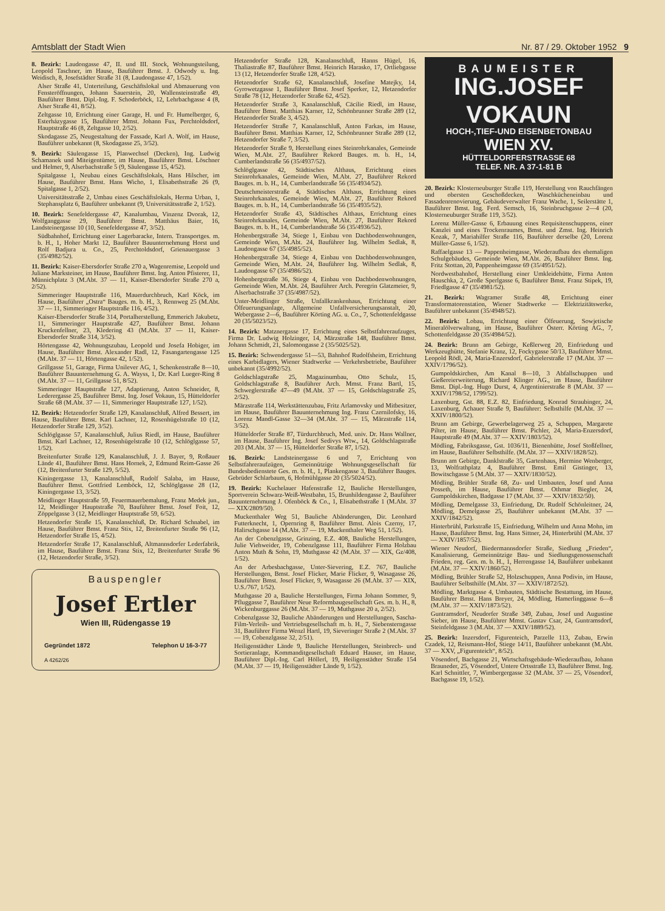Amtsblatt der Stadt Wien Nr. 87 / 29. Oktober 1952 9
8. Bezirk: Laudongasse 47, II. und III. Stock, Wohnungsteilung, Leopold Taschner, im Hause, Bauführer Bmst. J. Odwody u. Ing. Weidisch, 8, Josefstädter Straße 31 (8, Laudongasse 47, 1/52).
Alser Straße 41, Unterteilung, Geschäftslokal und Abmauerung von Fensteröffnungen, Johann Sauerstein, 20, Wallensteinstraße 49, Bauführer Bmst. Dipl.-Ing. F. Schoderböck, 12, Lehrbachgasse 4 (8, Alser Straße 41, 8/52).
Zeltgasse 10, Errichtung einer Garage, H. und Fr. Humelberger, 6, Esterházygasse 15, Bauführer Mmst. Johann Fux, Perchtoldsdorf, Hauptstraße 46 (8, Zeltgasse 10, 2/52).
Skodagasse 25, Neugestaltung der Fassade, Karl A. Wolf, im Hause, Bauführer unbekannt (8, Skodagasse 25, 3/52).
9. Bezirk: Säulengasse 15, Planwechsel (Decken), Ing. Ludwig Schamanek und Miteigentümer, im Hause, Bauführer Bmst. Löschner und Helmer, 9, Alserbachstraße 5 (9, Säulengasse 15, 4/52).
Spitalgasse 1, Neubau eines Geschäftslokals, Hans Hilscher, im Hause, Bauführer Bmst. Hans Wicho, 1, Elisabethstraße 26 (9, Spitalgasse 1, 2/52).
Universitätsstraße 2, Umbau eines Geschäftslokals, Herma Urban, 1, Stephansplatz 6, Bauführer unbekannt (9, Universitätsstraße 2, 1/52).
10. Bezirk: Senefeldergasse 47, Kanalumbau, Vinzenz Dvorak, 12, Wolfganggasse 29, Bauführer Bmst. Matthäus Baier, 16, Landsteinergasse 10 (10, Senefeldergasse 47, 3/52).
Südbahnhof, Errichtung einer Lagerbaracke, Intern. Transportges. m. b. H., 1, Hoher Markt 12, Bauführer Bauunternehmung Horst und Rolf Badjura u. Co., 25, Perchtoldsdorf, Grienauergasse 3 (35/4982/52).
11. Bezirk: Kaiser-Ebersdorfer Straße 270 a, Wagenremise, Leopold und Juliane Marksteiner, im Hause, Bauführer Bmst. Ing. Anton Pfisterer, 11, Münnichplatz 3 (M.Abt. 37 — 11, Kaiser-Ebersdorfer Straße 270 a, 2/52).
Simmeringer Hauptstraße 116, Mauerdurchbruch, Karl Köck, im Hause, Bauführer „Ostra“ Bauges. m. b. H., 3, Rennweg 25 (M.Abt. 37 — 11, Simmeringer Hauptstraße 116, 4/52).
Kaiser-Ebersdorfer Straße 314, Portalherstellung, Emmerich Jakubetz, 11, Simmeringer Hauptstraße 427, Bauführer Bmst. Johann Kruckenfellner, 23, Kledering 43 (M.Abt. 37 — 11, Kaiser-Ebersdorfer Straße 314, 3/52).
Hörtengasse 42, Wohnungszubau, Leopold und Josefa Hobiger, im Hause, Bauführer Bmst. Alexander Radl, 12, Fasangartengasse 125 (M.Abt. 37 — 11, Hörtengasse 42, 1/52).
Grillgasse 51, Garage, Firma Unilever AG, 1, Schenkenstraße 8—10, Bauführer Bauunternehmung G. A. Wayss, 1, Dr. Karl Lueger-Ring 8 (M.Abt. 37 — 11, Grillgasse 51, 8/52).
Simmeringer Hauptstraße 127, Adaptierung, Anton Schneider, 8, Lederergasse 25, Bauführer Bmst. Ing. Josef Vokaun, 15, Hütteldorfer Straße 68 (M.Abt. 37 — 11, Simmeringer Hauptstraße 127, 1/52).
12. Bezirk: Hetzendorfer Straße 129, Kanalanschluß, Alfred Bessert, im Hause, Bauführer Bmst. Karl Lachner, 12, Rosenhügelstraße 10 (12, Hetzendorfer Straße 129, 3/52).
Schlöglgasse 57, Kanalanschluß, Julius Riedl, im Hause, Bauführer Bmst. Karl Lachner, 12, Rosenhügelstraße 10 (12, Schlöglgasse 57, 1/52).
Breitenfurter Straße 129, Kanalanschluß, J. J. Bayer, 9, Roßauer Lände 41, Bauführer Bmst. Hans Hornek, 2, Edmund Reim-Gasse 26 (12, Breitenfurter Straße 129, 5/52).
Kiningergasse 13, Kanalanschluß, Rudolf Salaba, im Hause, Bauführer Bmst. Gottfried Lemböck, 12, Schlöglgasse 28 (12, Kiningergasse 13, 3/52).
Meidlinger Hauptstraße 59, Feuermauerbemalung, Franz Medek jun., 12, Meidlinger Hauptstraße 70, Bauführer Bmst. Josef Foit, 12, Zöppelgasse 3 (12, Meidlinger Hauptstraße 59, 6/52).
Hetzendorfer Straße 15, Kanalanschluß, Dr. Richard Schnabel, im Hause, Bauführer Bmst. Franz Stix, 12, Breitenfurter Straße 96 (12, Hetzendorfer Straße 15, 4/52).
Hetzendorfer Straße 17, Kanalanschluß, Altmannsdorfer Lederfabrik, im Hause, Bauführer Bmst. Franz Stix, 12, Breitenfurter Straße 96 (12, Hetzendorfer Straße, 3/52).
Bauspengler
Josef Ertler
Wien III, Rüdengasse 19
Gegründet 1872 Telephon U 16-3-77
A 4262/26
Hetzendorfer Straße 128, Kanalanschluß, Hanns Hügel, 16, Thaliastraße 87, Bauführer Bmst. Heinrich Harasko, 17, Ortliebgasse 13 (12, Hetzendorfer Straße 128, 4/52).
Hetzendorfer Straße 62, Kanalanschluß, Josefine Matejky, 14, Gyrowetzgasse 1, Bauführer Bmst. Josef Sperker, 12, Hetzendorfer Straße 78 (12, Hetzendorfer Straße 62, 4/52).
Hetzendorfer Straße 3, Kanalanschluß, Cäcilie Riedl, im Hause, Bauführer Bmst. Matthias Karner, 12, Schönbrunner Straße 289 (12, Hetzendorfer Straße 3, 4/52).
Hetzendorfer Straße 7, Kanalanschluß, Anton Farkas, im Hause, Bauführer Bmst. Matthias Karner, 12, Schönbrunner Straße 289 (12, Hetzendorfer Straße 7, 3/52).
Hetzendorfer Straße 9, Herstellung eines Steinrohrkanales, Gemeinde Wien, M.Abt. 27, Bauführer Rekord Bauges. m. b. H., 14, Cumberlandstraße 56 (35/4937/52).
Schlöglgasse 42, Städtisches Althaus, Errichtung eines Steinrohrkanales, Gemeinde Wien, M.Abt. 27, Bauführer Rekord Bauges. m. b. H., 14, Cumberlandstraße 56 (35/4934/52).
Deutschmeisterstraße 4, Städtisches Althaus, Errichtung eines Steinrohrkanales, Gemeinde Wien, M.Abt. 27, Bauführer Rekord Bauges. m. b. H., 14, Cumberlandstraße 56 (35/4935/52).
Hetzendorfer Straße 43, Städtisches Althaus, Errichtung eines Steinrohrkanales, Gemeinde Wien, M.Abt. 27, Bauführer Rekord Bauges. m. b. H., 14, Cumberlandstraße 56 (35/4936/52).
Hohenbergstraße 34, Stiege 1, Einbau von Dachbodenwohnungen, Gemeinde Wien, M.Abt. 24, Bauführer Ing. Wilhelm Sedlak, 8, Laudongasse 67 (35/4985/52).
Hohenbergstraße 34, Stiege 4, Einbau von Dachbodenwohnungen, Gemeinde Wien, M.Abt. 24, Bauführer Ing. Wilhelm Sedlak, 8, Laudongasse 67 (35/4986/52).
Hohenbergstraße 36, Stiege 4, Einbau von Dachbodenwohnungen, Gemeinde Wien, M.Abt. 24, Bauführer Arch. Peregrin Glatzmeier, 9, Alserbachstraße 37 (35/4987/52).
Unter-Meidlinger Straße, Unfallkrankenhaus, Errichtung einer Ölfeuerungsanlage, Allgemeine Unfallversicherungsanstalt, 20, Webergasse 2—6, Bauführer Körting AG. u. Co., 7, Schottenfeldgasse 20 (35/5023/52).
14. Bezirk: Matznergasse 17, Errichtung eines Selbstfahreraufzuges, Firma Dr. Ludwig Holzinger, 14, Märzstraße 148, Bauführer Bmst. Johann Schmidt, 21, Salomongasse 2 (35/5025/52).
15. Bezirk: Schwendergasse 51—53, Bahnhof Rudolfsheim, Errichtung eines Karbidlagers, Wiener Stadtwerke — Verkehrsbetriebe, Bauführer unbekannt (35/4992/52).
Goldschlagstraße 25, Magazinumbau, Otto Schulz, 15, Goldschlagstraße 8, Bauführer Arch. Mmst. Franz Bartl, 15, Schweglerstraße 47—49 (M.Abt. 37 — 15, Goldschlagstraße 25, 2/52).
Märzstraße 114, Werkstättenzubau, Fritz Arlamovsky und Mitbesitzer, im Hause, Bauführer Bauunternehmung Ing. Franz Czernilofsky, 16, Lorenz Mandl-Gasse 32—34 (M.Abt. 37 — 15, Märzstraße 114, 3/52).
Hütteldorfer Straße 87, Türdurchbruch, Med. univ. Dr. Hans Wallner, im Hause, Bauführer Ing. Josef Sedivys Wtw., 14, Goldschlagstraße 203 (M.Abt. 37 — 15, Hütteldorfer Straße 87, 1/52).
16. Bezirk: Landsteinergasse 6 und 7, Errichtung von Selbstfahreraufzügen, Gemeinnützige Wohnungsgesellschaft für Bundesbedienstete Ges. m. b. H., 1, Plankengasse 3, Bauführer Bauges. Gebrüder Schlarbaum, 6, Hofmühlgasse 20 (35/5024/52).
19. Bezirk: Kuchelauer Hafenstraße 12, Bauliche Herstellungen, Sportverein Schwarz-Weiß-Westbahn, 15, Brunhildengasse 2, Bauführer Bauunternehmung J. Ofenböck & Co., 1, Elisabethstraße 1 (M.Abt. 37 — XIX/2809/50).
Muckenthaler Weg 51, Bauliche Abänderungen, Dir. Leonhard Futterknecht, 1, Opernring 8, Bauführer Bmst. Alois Czerny, 17, Halirschgasse 14 (M.Abt. 37 — 19, Muckenthaler Weg 51, 1/52).
An der Cobenzlgasse, Grinzing, E.Z. 408, Bauliche Herstellungen, Julie Viehweider, 19, Cobenzlgasse 111, Bauführer Firma Holzbau Anton Muth & Sohn, 19, Muthgasse 42 (M.Abt. 37 — XIX, Gz/408, 1/52).
An der Arbesbachgasse, Unter-Sievering, E.Z. 767, Bauliche Herstellungen, Bmst. Josef Flicker, Marie Flicker, 9, Wasagasse 26, Bauführer Bmst. Josef Flicker, 9, Wasagasse 26 (M.Abt. 37 — XIX, U.S./767, 1/52).
Muthgasse 20 a, Bauliche Herstellungen, Firma Johann Sommer, 9, Pfluggasse 7, Bauführer Neue Reformbaugesellschaft Ges. m. b. H., 8, Wickenburggasse 26 (M.Abt. 37 — 19, Muthgasse 20 a, 2/52).
Cobenzlgasse 32, Bauliche Abänderungen und Herstellungen, Sascha-Film-Verleih- und Vertriebsgesellschaft m. b. H., 7, Siebensterngasse 31, Bauführer Firma Wenzl Hartl, 19, Sieveringer Straße 2 (M.Abt. 37 — 19, Cobenzlgasse 32, 2/51).
Heiligenstädter Lände 9, Bauliche Herstellungen, Steinbrech- und Sortieranlage, Kommanditgesellschaft Eduard Hauser, im Hause, Bauführer Dipl.-Ing. Carl Höllerl, 19, Heiligenstädter Straße 154 (M.Abt. 37 — 19, Heiligenstädter Lände 9, 1/52).
BAUMEISTER
ING.JOSEF VOKAUN
HOCH-,TIEF-UND EISENBETONBAU
WIEN XV.
HÜTTELDORFERSTRASSE 68
TELEF. NR. A 37-1-81 B
20. Bezirk: Klosterneuburger Straße 119, Herstellung von Rauchfängen und obersten Geschoßdecken, Waschkücheneinbau und Fassadenrenovierung, Gebäudeverwalter Franz Wache, 1, Seilerstätte 1, Bauführer Bmst. Ing. Ferd. Semsch, 16, Steinbruchgasse 2—4 (20, Klosterneuburger Straße 119, 3/52).
Lorenz Müller-Gasse 6, Erbauung eines Requisitenschuppens, einer Kanzlei und eines Trockenraumes, Bmst. und Zmst. Ing. Heinrich Kozak, 7, Mariahilfer Straße 116, Bauführer derselbe (20, Lorenz Müller-Gasse 6, 1/52).
Raffaelgasse 13 — Pappenheimgasse, Wiederaufbau des ehemaligen Schulgebäudes, Gemeinde Wien, M.Abt. 26, Bauführer Bmst. Ing. Fritz Stottan, 20, Pappenheimgasse 69 (35/4951/52).
Nordwestbahnhof, Herstellung einer Umkleidehütte, Firma Anton Hauschka, 2, Große Sperlgasse 6, Bauführer Bmst. Franz Stipek, 19, Friedlgasse 47 (35/4981/52).
21. Bezirk: Wagramer Straße 48, Errichtung einer Transformatorenstation, Wiener Stadtwerke — Elektrizitätswerke, Bauführer unbekannt (35/4948/52).
22. Bezirk: Lobau, Errichtung einer Ölfeuerung, Sowjetische Mineralölverwaltung, im Hause, Bauführer Österr. Körting AG., 7, Schottenfeldgasse 20 (35/4984/52).
24. Bezirk: Brunn am Gebirge, Keßlerweg 20, Einfriedung und Werkzeughütte, Stefanie Kranz, 12, Fockygasse 50/13, Bauführer Mmst. Leopold Rödl, 24, Maria-Enzersdorf, Gabrielerstraße 17 (M.Abt. 37 — XXIV/1796/52).
Gumpoldskirchen, Am Kanal 8—10, 3 Abfallschuppen und Gießereierweiterung, Richard Klinger AG., im Hause, Bauführer Bmst. Dipl.-Ing. Hugo Durst, 4, Argentinierstraße 8 (M.Abt. 37 — XXIV/1798/52, 1799/52).
Laxenburg, Gst. 88, E.Z. 82, Einfriedung, Konrad Straubinger, 24, Laxenburg, Achauer Straße 9, Bauführer: Selbsthilfe (M.Abt. 37 — XXIV/1800/52).
Brunn am Gebirge, Gewerbelagerweg 25 a, Schuppen, Margarete Pilter, im Hause, Bauführer Bmst. Pichler, 24, Maria-Enzersdorf, Hauptstraße 49 (M.Abt. 37 — XXIV/1803/52).
Mödling, Fabriksgasse, Gst. 1036/11, Bienenhütte, Josef Stoßfellner, im Hause, Bauführer Selbsthilfe. (M.Abt. 37 — XXIV/1828/52).
Brunn am Gebirge, Danklstraße 35, Gartenhaus, Hermine Wenberger, 13, Wolfrathplatz 4, Bauführer Bmst. Emil Gistinger, 13, Bowitschgasse 5 (M.Abt. 37 — XXIV/1830/52).
Mödling, Brühler Straße 68, Zu- und Umbauten, Josef und Anna Posseth, im Hause, Bauführer Bmst. Othmar Biegler, 24, Gumpoldskirchen, Badgasse 17 (M.Abt. 37 — XXIV/1832/50).
Mödling, Demelgasse 33, Einfriedung, Dr. Rudolf Schönleitner, 24, Mödling, Demelgasse 25, Bauführer unbekannt (M.Abt. 37 — XXIV/1842/52).
Hinterbrühl, Parkstraße 15, Einfriedung, Wilhelm und Anna Mohn, im Hause, Bauführer Bmst. Ing. Hans Sittner, 24, Hinterbrühl (M.Abt. 37 — XXIV/1857/52).
Wiener Neudorf, Biedermannsdorfer Straße, Siedlung „Frieden“, Kanalisierung, Gemeinnützige Bau- und Siedlungsgenossenschaft Frieden, reg. Gen. m. b. H., 1, Herrengasse 14, Bauführer unbekannt (M.Abt. 37 — XXIV/1860/52).
Mödling, Brühler Straße 52, Holzschuppen, Anna Podivin, im Hause, Bauführer Selbsthilfe (M.Abt. 37 — XXIV/1872/52).
Mödling, Marktgasse 4, Umbauten, Städtische Bestattung, im Hause, Bauführer Bmst. Hans Breyer, 24, Mödling, Hamerlinggasse 6—8 (M.Abt. 37 — XXIV/1873/52).
Guntramsdorf, Neudorfer Straße 349, Zubau, Josef und Augustine Sieber, im Hause, Bauführer Mmst. Gustav Csar, 24, Guntramsdorf, Steinfeldgasse 3 (M.Abt. 37 — XXIV/1889/52).
25. Bezirk: Inzersdorf, Figurenteich, Parzelle 113, Zubau, Erwin Czadek, 12, Reismann-Hof, Stiege 14/11, Bauführer unbekannt (M.Abt. 37 — XXV, „Figurenteich“, 8/52).
Vösendorf, Bachgasse 21, Wirtschaftsgebäude-Wiederaufbau, Johann Brauneder, 25, Vösendorf, Untere Ortsstraße 13, Bauführer Bmst. Ing. Karl Schnittler, 7, Wimbergergasse 32 (M.Abt. 37 — 25, Vösendorf, Bachgasse 19, 1/52).